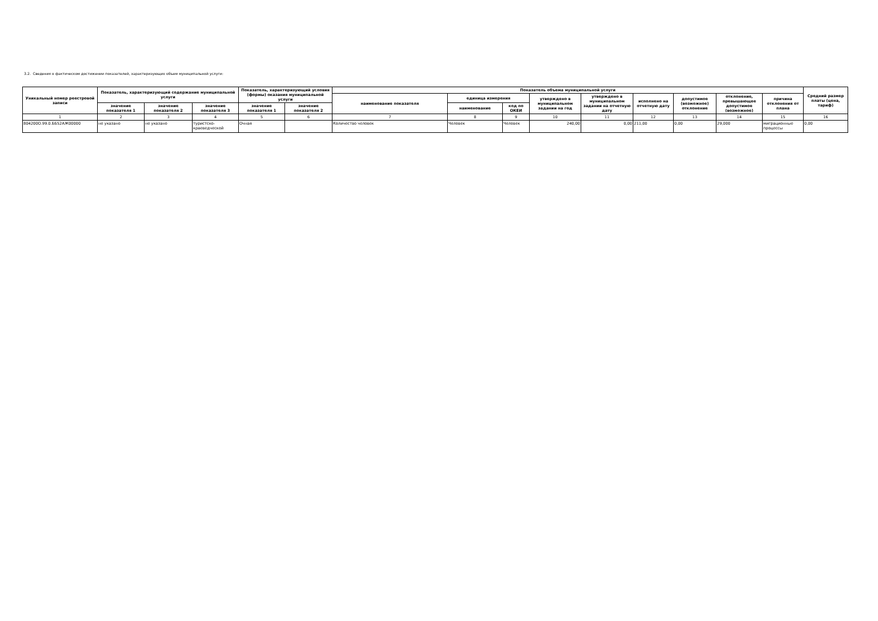3.2. Сведения о фактическом достижении показателей, характеризующих объем муниципальной услуги:
| Уникальный номер реестровой записи | Показатель, характеризующий содержание муниципальной услуги | | | Показатель, характеризующий условия (формы) оказания муниципальной услуги | | Показатель объема муниципальной услуги | | | | | | | | | Средний размер платы (цена, тариф) |
| --- | --- | --- | --- | --- | --- | --- | --- | --- | --- | --- | --- | --- | --- | --- | --- |
| | | | | | | наименование показателя | единица измерения | | утверждено в муниципальном задании на год | утверждено в муниципальном задании на отчетную дату | исполнено на отчетную дату | допустимое (возможное) отклонение | отклонение, превышающее допустимое (возможное) | причина отклонения от плана | |
| | значение показателя 1 | значение показателя 2 | значение показателя 3 | значение показателя 1 | значение показателя 2 | | наименование | код по ОКЕИ | | | | | | | |
| 1 | 2 | 3 | 4 | 5 | 6 | 7 | 8 | 9 | 10 | 11 | 12 | 13 | 14 | 15 | 16 |
| 804200О.99.0.ББ52АЖ00000 | не указано | не указано | туристско-краеведческой | Очная | | Количество человек | Человек | Человек | 240,00 | 0,00 | 211,00 | 0,00 | 29,000 | миграционные процессы | 0,00 |